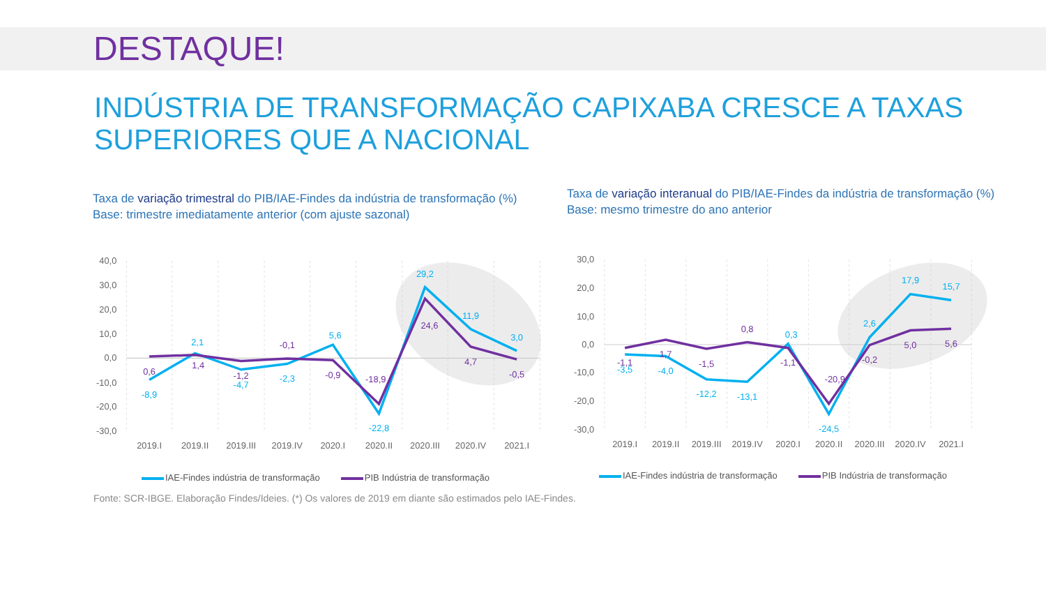DESTAQUE!
INDÚSTRIA DE TRANSFORMAÇÃO CAPIXABA CRESCE A TAXAS
SUPERIORES QUE A NACIONAL
Taxa de variação trimestral do PIB/IAE-Findes da indústria de transformação (%)
Base: trimestre imediatamente anterior (com ajuste sazonal)
40,0
30,0
20,0
10,0
0,0
-10,0
-20,0
-30,0
-8,9
2,1
-4,7
-2,3
5,6
-22,8
29,2
11,9
3,0
0,6
1,4
-1,2
-0,1
-0,9
-18,9
24,6
4,7
-0,5
2019.I
2019.II
2019.III
2019.IV
2020.I
2020.II
2020.III
2020.IV
2021.I
IAE-Findes indústria de transformação PIB Indústria de transformação
Taxa de variação interanual do PIB/IAE-Findes da indústria de transformação (%)
Base: mesmo trimestre do ano anterior
30,0
20,0
10,0
0,0
-10,0
-20,0
-30,0
-3,5
-4,0
-12,2
-13,1
0,3
-24,5
2,6
17,9
15,7
-1,1
1,7
-1,5
0,8
-1,1
-20,9
-0,2
5,0
5,6
2019.I
2019.II
2019.III
2019.IV
2020.I
2020.II
2020.III
2020.IV
2021.I
IAE-Findes indústria de transformação PIB Indústria de transformação
Fonte: SCR-IBGE. Elaboração Findes/Ideies. (*) Os valores de 2019 em diante são estimados pelo IAE-Findes.